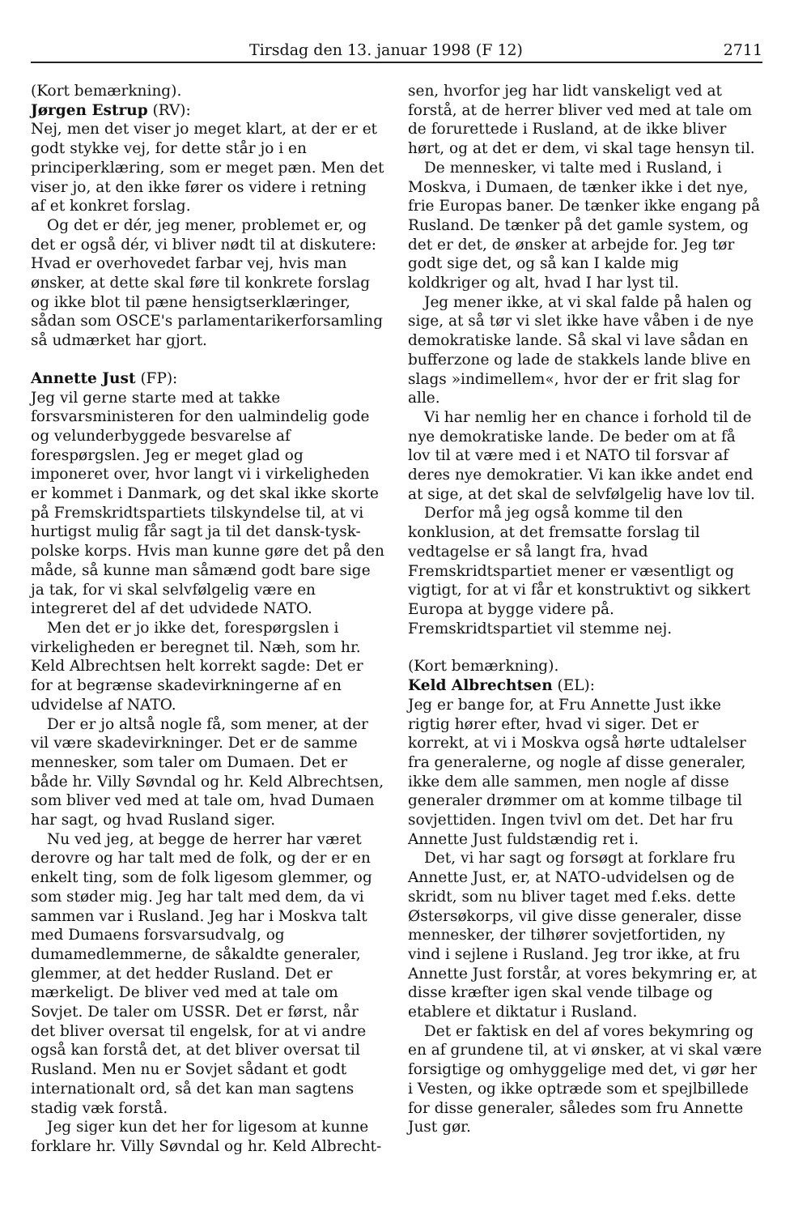Tirsdag den 13. januar 1998 (F 12) 2711
(Kort bemærkning).
Jørgen Estrup (RV):
Nej, men det viser jo meget klart, at der er et godt stykke vej, for dette står jo i en principerklæring, som er meget pæn. Men det viser jo, at den ikke fører os videre i retning af et konkret forslag.
Og det er dér, jeg mener, problemet er, og det er også dér, vi bliver nødt til at diskutere: Hvad er overhovedet farbar vej, hvis man ønsker, at dette skal føre til konkrete forslag og ikke blot til pæne hensigtserklæringer, sådan som OSCE's parlamentarikerforsamling så udmærket har gjort.
Annette Just (FP):
Jeg vil gerne starte med at takke forsvarsministeren for den ualmindelig gode og velunderbyggede besvarelse af forespørgslen. Jeg er meget glad og imponeret over, hvor langt vi i virkeligheden er kommet i Danmark, og det skal ikke skorte på Fremskridtspartiets tilskyndelse til, at vi hurtigst mulig får sagt ja til det dansk-tysk-polske korps. Hvis man kunne gøre det på den måde, så kunne man såmænd godt bare sige ja tak, for vi skal selvfølgelig være en integreret del af det udvidede NATO.
Men det er jo ikke det, forespørgslen i virkeligheden er beregnet til. Næh, som hr. Keld Albrechtsen helt korrekt sagde: Det er for at begrænse skadevirkningerne af en udvidelse af NATO.
Der er jo altså nogle få, som mener, at der vil være skadevirkninger. Det er de samme mennesker, som taler om Dumaen. Det er både hr. Villy Søvndal og hr. Keld Albrechtsen, som bliver ved med at tale om, hvad Dumaen har sagt, og hvad Rusland siger.
Nu ved jeg, at begge de herrer har været derovre og har talt med de folk, og der er en enkelt ting, som de folk ligesom glemmer, og som støder mig. Jeg har talt med dem, da vi sammen var i Rusland. Jeg har i Moskva talt med Dumaens forsvarsudvalg, og dumamedlemmerne, de såkaldte generaler, glemmer, at det hedder Rusland. Det er mærkeligt. De bliver ved med at tale om Sovjet. De taler om USSR. Det er først, når det bliver oversat til engelsk, for at vi andre også kan forstå det, at det bliver oversat til Rusland. Men nu er Sovjet sådant et godt internationalt ord, så det kan man sagtens stadig væk forstå.
Jeg siger kun det her for ligesom at kunne forklare hr. Villy Søvndal og hr. Keld Albrecht-
sen, hvorfor jeg har lidt vanskeligt ved at forstå, at de herrer bliver ved med at tale om de forurettede i Rusland, at de ikke bliver hørt, og at det er dem, vi skal tage hensyn til.
De mennesker, vi talte med i Rusland, i Moskva, i Dumaen, de tænker ikke i det nye, frie Europas baner. De tænker ikke engang på Rusland. De tænker på det gamle system, og det er det, de ønsker at arbejde for. Jeg tør godt sige det, og så kan I kalde mig koldkriger og alt, hvad I har lyst til.
Jeg mener ikke, at vi skal falde på halen og sige, at så tør vi slet ikke have våben i de nye demokratiske lande. Så skal vi lave sådan en bufferzone og lade de stakkels lande blive en slags »indimellem«, hvor der er frit slag for alle.
Vi har nemlig her en chance i forhold til de nye demokratiske lande. De beder om at få lov til at være med i et NATO til forsvar af deres nye demokratier. Vi kan ikke andet end at sige, at det skal de selvfølgelig have lov til.
Derfor må jeg også komme til den konklusion, at det fremsatte forslag til vedtagelse er så langt fra, hvad Fremskridtspartiet mener er væsentligt og vigtigt, for at vi får et konstruktivt og sikkert Europa at bygge videre på. Fremskridtspartiet vil stemme nej.
(Kort bemærkning).
Keld Albrechtsen (EL):
Jeg er bange for, at Fru Annette Just ikke rigtig hører efter, hvad vi siger. Det er korrekt, at vi i Moskva også hørte udtalelser fra generalerne, og nogle af disse generaler, ikke dem alle sammen, men nogle af disse generaler drømmer om at komme tilbage til sovjettiden. Ingen tvivl om det. Det har fru Annette Just fuldstændig ret i.
Det, vi har sagt og forsøgt at forklare fru Annette Just, er, at NATO-udvidelsen og de skridt, som nu bliver taget med f.eks. dette Østersøkorps, vil give disse generaler, disse mennesker, der tilhører sovjetfortiden, ny vind i sejlene i Rusland. Jeg tror ikke, at fru Annette Just forstår, at vores bekymring er, at disse kræfter igen skal vende tilbage og etablere et diktatur i Rusland.
Det er faktisk en del af vores bekymring og en af grundene til, at vi ønsker, at vi skal være forsigtige og omhyggelige med det, vi gør her i Vesten, og ikke optræde som et spejlbillede for disse generaler, således som fru Annette Just gør.